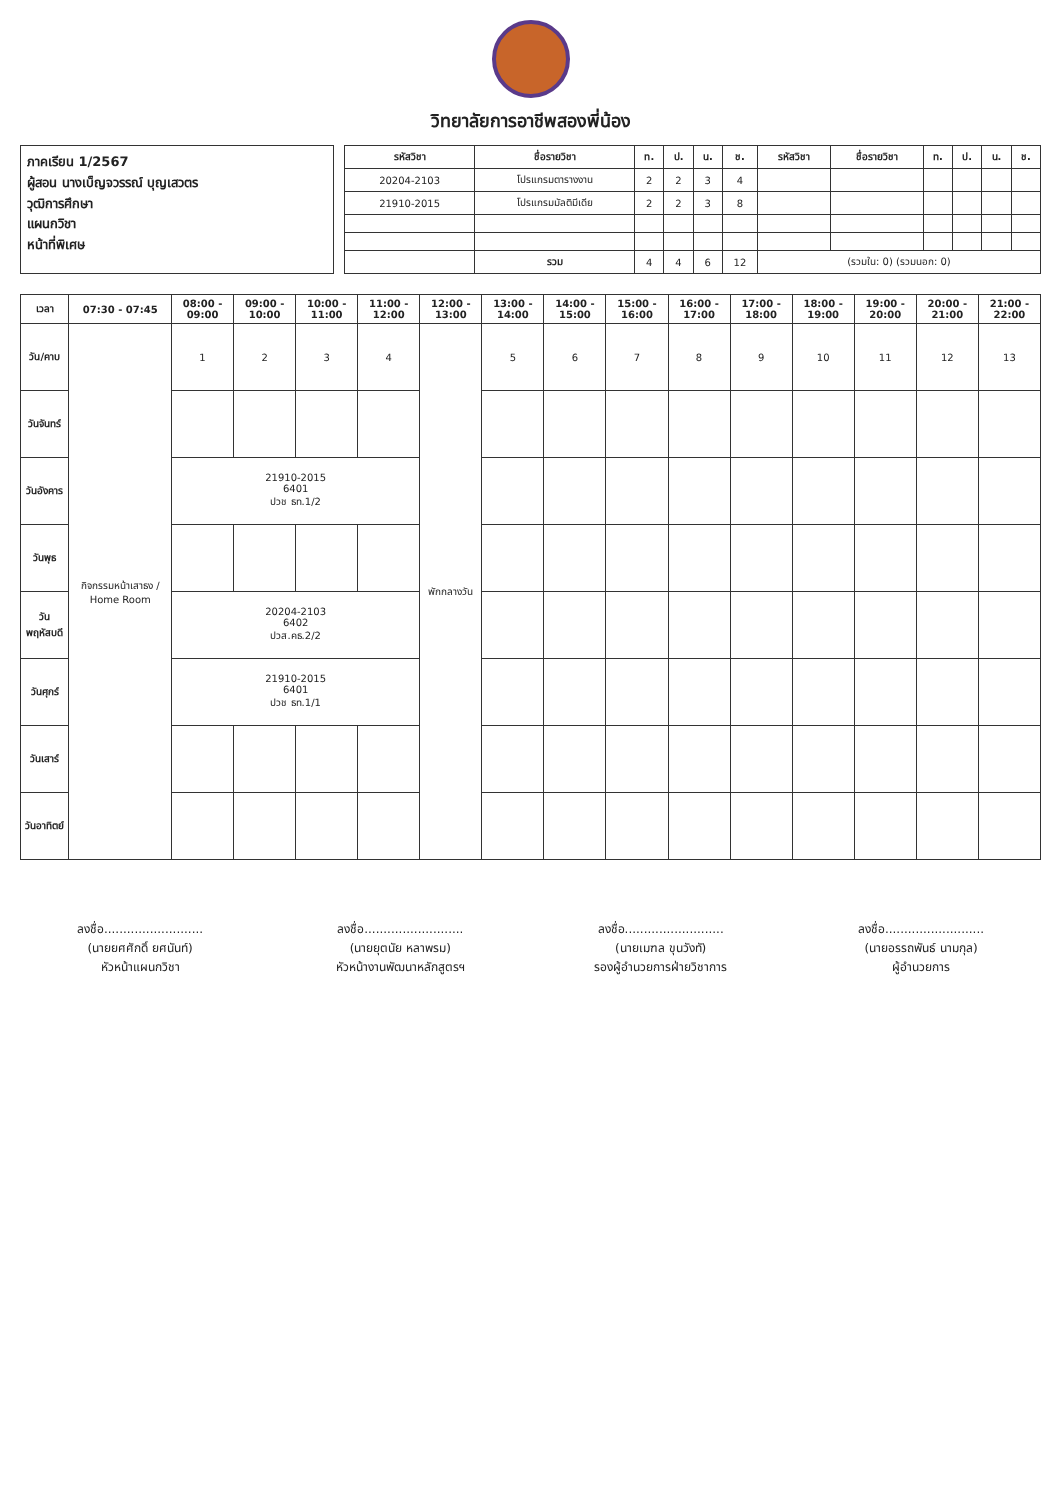วิทยาลัยการอาชีพสองพี่น้อง
ภาคเรียน 1/2567
ผู้สอน นางเบ็ญจวรรณ์ บุญเสวตร
วุฒิการศึกษา
แผนกวิชา
หน้าที่พิเศษ
| รหัสวิชา | ชื่อรายวิชา | ท. | ป. | น. | ช. | รหัสวิชา | ชื่อรายวิชา | ท. | ป. | น. | ช. |
| --- | --- | --- | --- | --- | --- | --- | --- | --- | --- | --- | --- |
| 20204-2103 | โปรแกรมตารางงาน | 2 | 2 | 3 | 4 | | | | | | |
| 21910-2015 | โปรแกรมมัลติมีเดีย | 2 | 2 | 3 | 8 | | | | | | |
| | รวม | 4 | 4 | 6 | 12 | (รวมใน: 0) (รวมนอก: 0) | | | | | |
| เวลา | 07:30 - 07:45 | 08:00 - 09:00 | 09:00 - 10:00 | 10:00 - 11:00 | 11:00 - 12:00 | 12:00 - 13:00 | 13:00 - 14:00 | 14:00 - 15:00 | 15:00 - 16:00 | 16:00 - 17:00 | 17:00 - 18:00 | 18:00 - 19:00 | 19:00 - 20:00 | 20:00 - 21:00 | 21:00 - 22:00 |
| --- | --- | --- | --- | --- | --- | --- | --- | --- | --- | --- | --- | --- | --- | --- | --- |
| วัน/คาบ | กิจกรรมหน้าเสาธง / Home Room | 1 | 2 | 3 | 4 | พักกลางวัน | 5 | 6 | 7 | 8 | 9 | 10 | 11 | 12 | 13 |
| วันจันทร์ | | | | | | | | | | | | | | | |
| วันอังคาร | | 21910-2015 6401 ปวช ธท.1/2 | | | | | | | | | | | | | |
| วันพุธ | | | | | | | | | | | | | | | |
| วันพฤหัสบดี | | 20204-2103 6402 ปวส.คธ.2/2 | | | | | | | | | | | | | |
| วันศุกร์ | | 21910-2015 6401 ปวช ธท.1/1 | | | | | | | | | | | | | |
| วันเสาร์ | | | | | | | | | | | | | | | |
| วันอาทิตย์ | | | | | | | | | | | | | | | |
ลงชื่อ..........................
(นายยศศักดิ์ ยศนันท์)
หัวหน้าแผนกวิชา
ลงชื่อ..........................
(นายยุตนัย หลาพรม)
หัวหน้างานพัฒนาหลักสูตรฯ
ลงชื่อ..........................
(นายเมฑล ขุนวังทั)
รองผู้อำนวยการฝ่ายวิชาการ
ลงชื่อ..........................
(นายอรรถพันธ์ นามกุล)
ผู้อำนวยการ